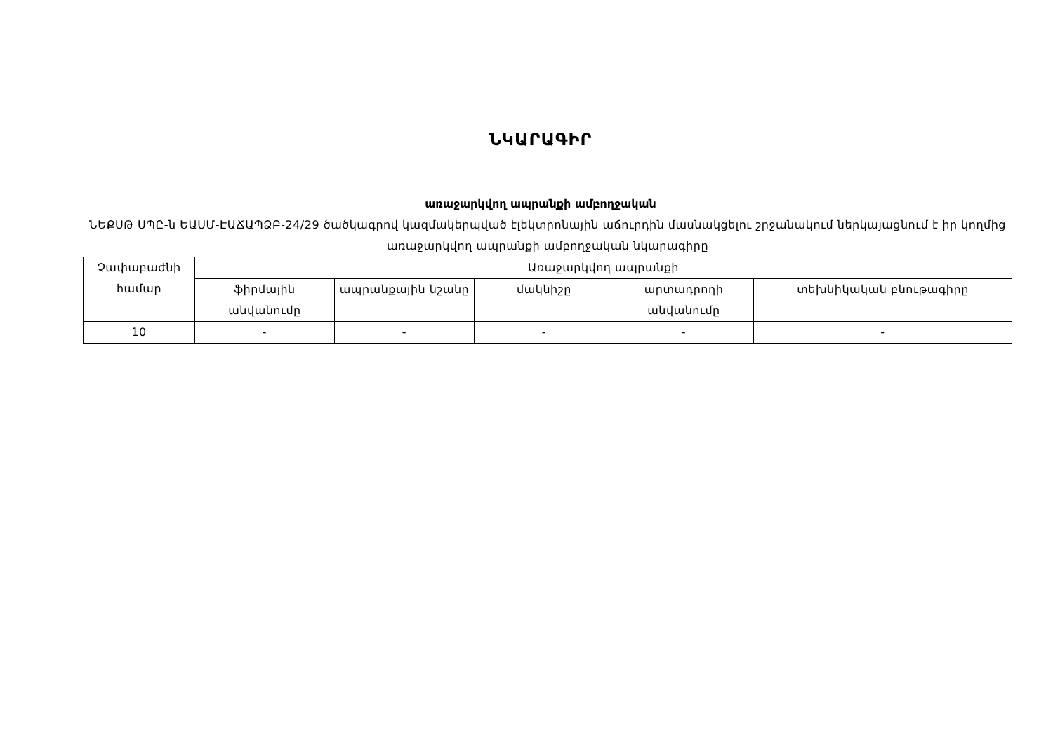ՆԿԱՐԱԳԻՐ
առաջարկվող ապրանքի ամբողջական
ՆԵՔՍԹ ՍՊԸ-ն ԵԱՍՄ-ԷԱՃԱՊՁԲ-24/29 ծածկագրով կազմակերպված էլեկտրոնային աճուրդին մասնակցելու շրջանակում ներկայացնում է իր կողմից առաջարկվող ապրանքի ամբողջական նկարագիրը
| Չափաբաժնի համար | Առաջարկվող ապրանքի | | | | |
| --- | --- | --- | --- | --- | --- |
| | ֆիրմային անվանումը | ապրանքային նշանը | մակնիշը | արտադրողի անվանումը | տեխնիկական բնութագիրը |
| 10 | - | - | - | - | - |